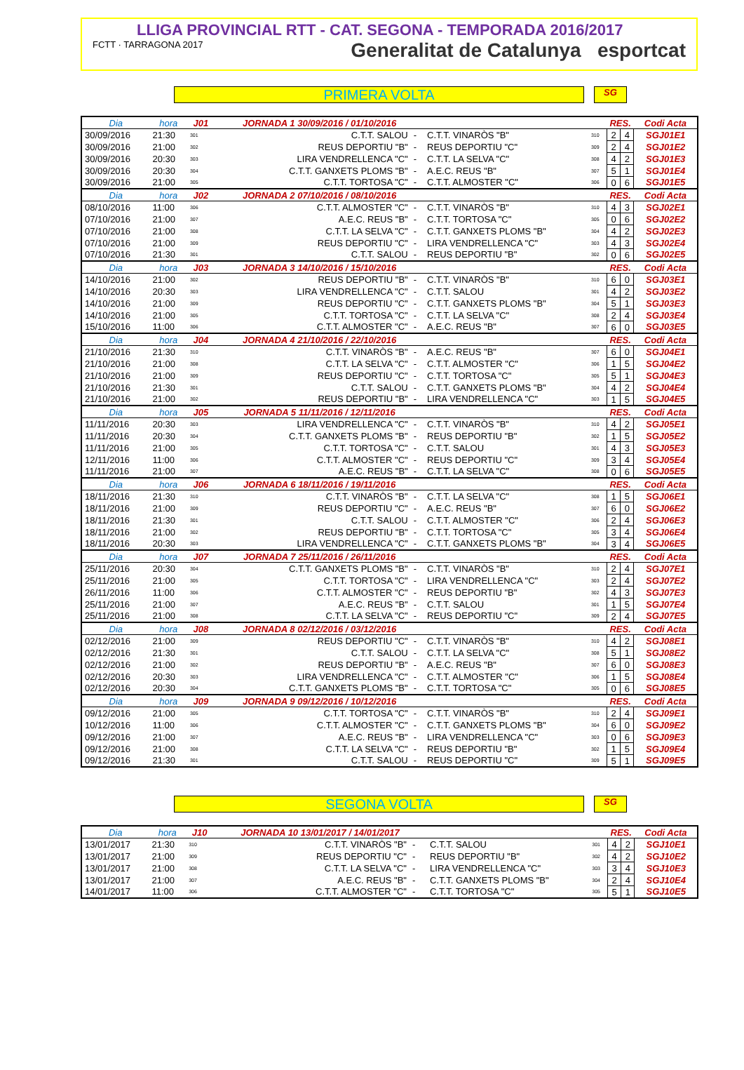LLIGA PROVINCIAL RTT - CAT. SEGONA - TEMPORADA 2016/2017
FCTT · TARRAGONA 2017 Generalitat de Catalunya esportcat
PRIMERA VOLTA
SG
| Dia | hora | J01 | JORNADA 1 30/09/2016 / 01/10/2016 | | | | RES. | | Codi Acta |
| --- | --- | --- | --- | --- | --- | --- | --- | --- | --- |
| 30/09/2016 | 21:30 | 301 | C.T.T. SALOU | - | C.T.T. VINARÒS "B" | 310 | 2 | 4 | SGJ01E1 |
| 30/09/2016 | 21:00 | 302 | REUS DEPORTIU "B" | - | REUS DEPORTIU "C" | 309 | 2 | 4 | SGJ01E2 |
| 30/09/2016 | 20:30 | 303 | LIRA VENDRELLENCA "C" | - | C.T.T. LA SELVA "C" | 308 | 4 | 2 | SGJ01E3 |
| 30/09/2016 | 20:30 | 304 | C.T.T. GANXETS PLOMS "B" | - | A.E.C. REUS "B" | 307 | 5 | 1 | SGJ01E4 |
| 30/09/2016 | 21:00 | 305 | C.T.T. TORTOSA "C" | - | C.T.T. ALMOSTER "C" | 306 | 0 | 6 | SGJ01E5 |
| Dia | hora | J02 | JORNADA 2 07/10/2016 / 08/10/2016 | | | | RES. | | Codi Acta |
| 08/10/2016 | 11:00 | 306 | C.T.T. ALMOSTER "C" | - | C.T.T. VINARÒS "B" | 310 | 4 | 3 | SGJ02E1 |
| 07/10/2016 | 21:00 | 307 | A.E.C. REUS "B" | - | C.T.T. TORTOSA "C" | 305 | 0 | 6 | SGJ02E2 |
| 07/10/2016 | 21:00 | 308 | C.T.T. LA SELVA "C" | - | C.T.T. GANXETS PLOMS "B" | 304 | 4 | 2 | SGJ02E3 |
| 07/10/2016 | 21:00 | 309 | REUS DEPORTIU "C" | - | LIRA VENDRELLENCA "C" | 303 | 4 | 3 | SGJ02E4 |
| 07/10/2016 | 21:30 | 301 | C.T.T. SALOU | - | REUS DEPORTIU "B" | 302 | 0 | 6 | SGJ02E5 |
| Dia | hora | J03 | JORNADA 3 14/10/2016 / 15/10/2016 | | | | RES. | | Codi Acta |
| 14/10/2016 | 21:00 | 302 | REUS DEPORTIU "B" | - | C.T.T. VINARÒS "B" | 310 | 6 | 0 | SGJ03E1 |
| 14/10/2016 | 20:30 | 303 | LIRA VENDRELLENCA "C" | - | C.T.T. SALOU | 301 | 4 | 2 | SGJ03E2 |
| 14/10/2016 | 21:00 | 309 | REUS DEPORTIU "C" | - | C.T.T. GANXETS PLOMS "B" | 304 | 5 | 1 | SGJ03E3 |
| 14/10/2016 | 21:00 | 305 | C.T.T. TORTOSA "C" | - | C.T.T. LA SELVA "C" | 308 | 2 | 4 | SGJ03E4 |
| 15/10/2016 | 11:00 | 306 | C.T.T. ALMOSTER "C" | - | A.E.C. REUS "B" | 307 | 6 | 0 | SGJ03E5 |
| Dia | hora | J04 | JORNADA 4 21/10/2016 / 22/10/2016 | | | | RES. | | Codi Acta |
| 21/10/2016 | 21:30 | 310 | C.T.T. VINARÒS "B" | - | A.E.C. REUS "B" | 307 | 6 | 0 | SGJ04E1 |
| 21/10/2016 | 21:00 | 308 | C.T.T. LA SELVA "C" | - | C.T.T. ALMOSTER "C" | 306 | 1 | 5 | SGJ04E2 |
| 21/10/2016 | 21:00 | 309 | REUS DEPORTIU "C" | - | C.T.T. TORTOSA "C" | 305 | 5 | 1 | SGJ04E3 |
| 21/10/2016 | 21:30 | 301 | C.T.T. SALOU | - | C.T.T. GANXETS PLOMS "B" | 304 | 4 | 2 | SGJ04E4 |
| 21/10/2016 | 21:00 | 302 | REUS DEPORTIU "B" | - | LIRA VENDRELLENCA "C" | 303 | 1 | 5 | SGJ04E5 |
| Dia | hora | J05 | JORNADA 5 11/11/2016 / 12/11/2016 | | | | RES. | | Codi Acta |
| 11/11/2016 | 20:30 | 303 | LIRA VENDRELLENCA "C" | - | C.T.T. VINARÒS "B" | 310 | 4 | 2 | SGJ05E1 |
| 11/11/2016 | 20:30 | 304 | C.T.T. GANXETS PLOMS "B" | - | REUS DEPORTIU "B" | 302 | 1 | 5 | SGJ05E2 |
| 11/11/2016 | 21:00 | 305 | C.T.T. TORTOSA "C" | - | C.T.T. SALOU | 301 | 4 | 3 | SGJ05E3 |
| 12/11/2016 | 11:00 | 306 | C.T.T. ALMOSTER "C" | - | REUS DEPORTIU "C" | 309 | 3 | 4 | SGJ05E4 |
| 11/11/2016 | 21:00 | 307 | A.E.C. REUS "B" | - | C.T.T. LA SELVA "C" | 308 | 0 | 6 | SGJ05E5 |
| Dia | hora | J06 | JORNADA 6 18/11/2016 / 19/11/2016 | | | | RES. | | Codi Acta |
| 18/11/2016 | 21:30 | 310 | C.T.T. VINARÒS "B" | - | C.T.T. LA SELVA "C" | 308 | 1 | 5 | SGJ06E1 |
| 18/11/2016 | 21:00 | 309 | REUS DEPORTIU "C" | - | A.E.C. REUS "B" | 307 | 6 | 0 | SGJ06E2 |
| 18/11/2016 | 21:30 | 301 | C.T.T. SALOU | - | C.T.T. ALMOSTER "C" | 306 | 2 | 4 | SGJ06E3 |
| 18/11/2016 | 21:00 | 302 | REUS DEPORTIU "B" | - | C.T.T. TORTOSA "C" | 305 | 3 | 4 | SGJ06E4 |
| 18/11/2016 | 20:30 | 303 | LIRA VENDRELLENCA "C" | - | C.T.T. GANXETS PLOMS "B" | 304 | 3 | 4 | SGJ06E5 |
| Dia | hora | J07 | JORNADA 7 25/11/2016 / 26/11/2016 | | | | RES. | | Codi Acta |
| 25/11/2016 | 20:30 | 304 | C.T.T. GANXETS PLOMS "B" | - | C.T.T. VINARÒS "B" | 310 | 2 | 4 | SGJ07E1 |
| 25/11/2016 | 21:00 | 305 | C.T.T. TORTOSA "C" | - | LIRA VENDRELLENCA "C" | 303 | 2 | 4 | SGJ07E2 |
| 26/11/2016 | 11:00 | 306 | C.T.T. ALMOSTER "C" | - | REUS DEPORTIU "B" | 302 | 4 | 3 | SGJ07E3 |
| 25/11/2016 | 21:00 | 307 | A.E.C. REUS "B" | - | C.T.T. SALOU | 301 | 1 | 5 | SGJ07E4 |
| 25/11/2016 | 21:00 | 308 | C.T.T. LA SELVA "C" | - | REUS DEPORTIU "C" | 309 | 2 | 4 | SGJ07E5 |
| Dia | hora | J08 | JORNADA 8 02/12/2016 / 03/12/2016 | | | | RES. | | Codi Acta |
| 02/12/2016 | 21:00 | 309 | REUS DEPORTIU "C" | - | C.T.T. VINARÒS "B" | 310 | 4 | 2 | SGJ08E1 |
| 02/12/2016 | 21:30 | 301 | C.T.T. SALOU | - | C.T.T. LA SELVA "C" | 308 | 5 | 1 | SGJ08E2 |
| 02/12/2016 | 21:00 | 302 | REUS DEPORTIU "B" | - | A.E.C. REUS "B" | 307 | 6 | 0 | SGJ08E3 |
| 02/12/2016 | 20:30 | 303 | LIRA VENDRELLENCA "C" | - | C.T.T. ALMOSTER "C" | 306 | 1 | 5 | SGJ08E4 |
| 02/12/2016 | 20:30 | 304 | C.T.T. GANXETS PLOMS "B" | - | C.T.T. TORTOSA "C" | 305 | 0 | 6 | SGJ08E5 |
| Dia | hora | J09 | JORNADA 9 09/12/2016 / 10/12/2016 | | | | RES. | | Codi Acta |
| 09/12/2016 | 21:00 | 305 | C.T.T. TORTOSA "C" | - | C.T.T. VINARÒS "B" | 310 | 2 | 4 | SGJ09E1 |
| 10/12/2016 | 11:00 | 306 | C.T.T. ALMOSTER "C" | - | C.T.T. GANXETS PLOMS "B" | 304 | 6 | 0 | SGJ09E2 |
| 09/12/2016 | 21:00 | 307 | A.E.C. REUS "B" | - | LIRA VENDRELLENCA "C" | 303 | 0 | 6 | SGJ09E3 |
| 09/12/2016 | 21:00 | 308 | C.T.T. LA SELVA "C" | - | REUS DEPORTIU "B" | 302 | 1 | 5 | SGJ09E4 |
| 09/12/2016 | 21:30 | 301 | C.T.T. SALOU | - | REUS DEPORTIU "C" | 309 | 5 | 1 | SGJ09E5 |
SEGONA VOLTA
SG
| Dia | hora | J10 | JORNADA 10 13/01/2017 / 14/01/2017 | | | | RES. | | Codi Acta |
| --- | --- | --- | --- | --- | --- | --- | --- | --- | --- |
| 13/01/2017 | 21:30 | 310 | C.T.T. VINARÒS "B" | - | C.T.T. SALOU | 301 | 4 | 2 | SGJ10E1 |
| 13/01/2017 | 21:00 | 309 | REUS DEPORTIU "C" | - | REUS DEPORTIU "B" | 302 | 4 | 2 | SGJ10E2 |
| 13/01/2017 | 21:00 | 308 | C.T.T. LA SELVA "C" | - | LIRA VENDRELLENCA "C" | 303 | 3 | 4 | SGJ10E3 |
| 13/01/2017 | 21:00 | 307 | A.E.C. REUS "B" | - | C.T.T. GANXETS PLOMS "B" | 304 | 2 | 4 | SGJ10E4 |
| 14/01/2017 | 11:00 | 306 | C.T.T. ALMOSTER "C" | - | C.T.T. TORTOSA "C" | 305 | 5 | 1 | SGJ10E5 |